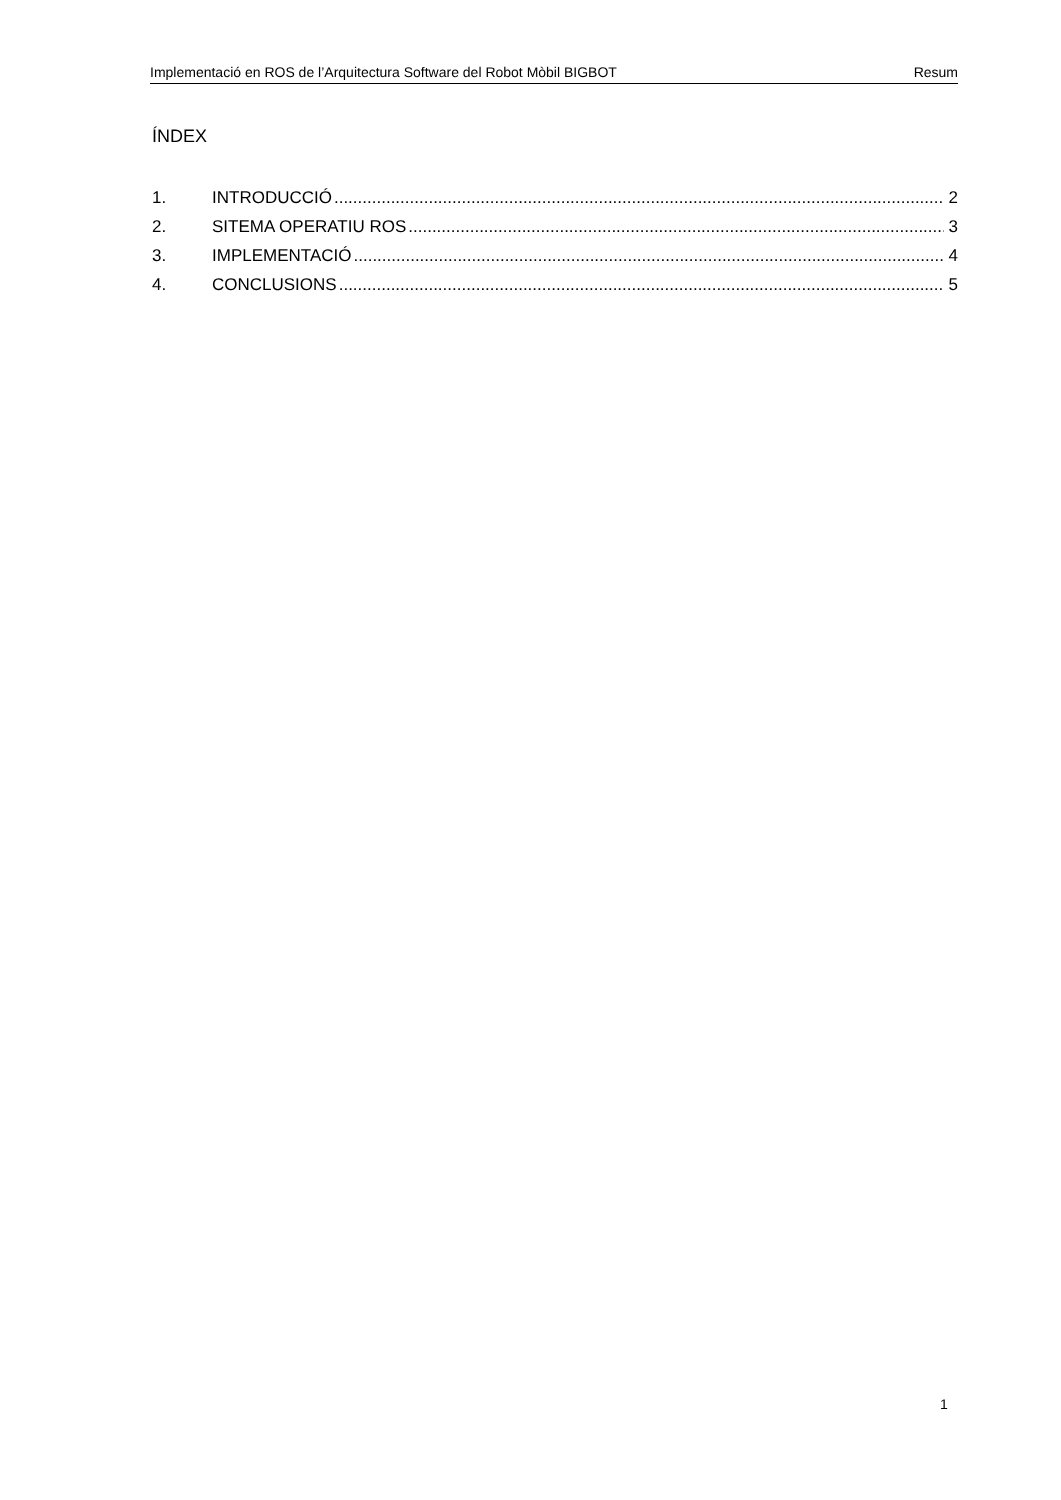Implementació en ROS de l’Arquitectura Software del Robot Mòbil BIGBOT Resum
ÍNDEX
1. INTRODUCCIÓ 2
2. SITEMA OPERATIU ROS 3
3. IMPLEMENTACIÓ 4
4. CONCLUSIONS 5
1